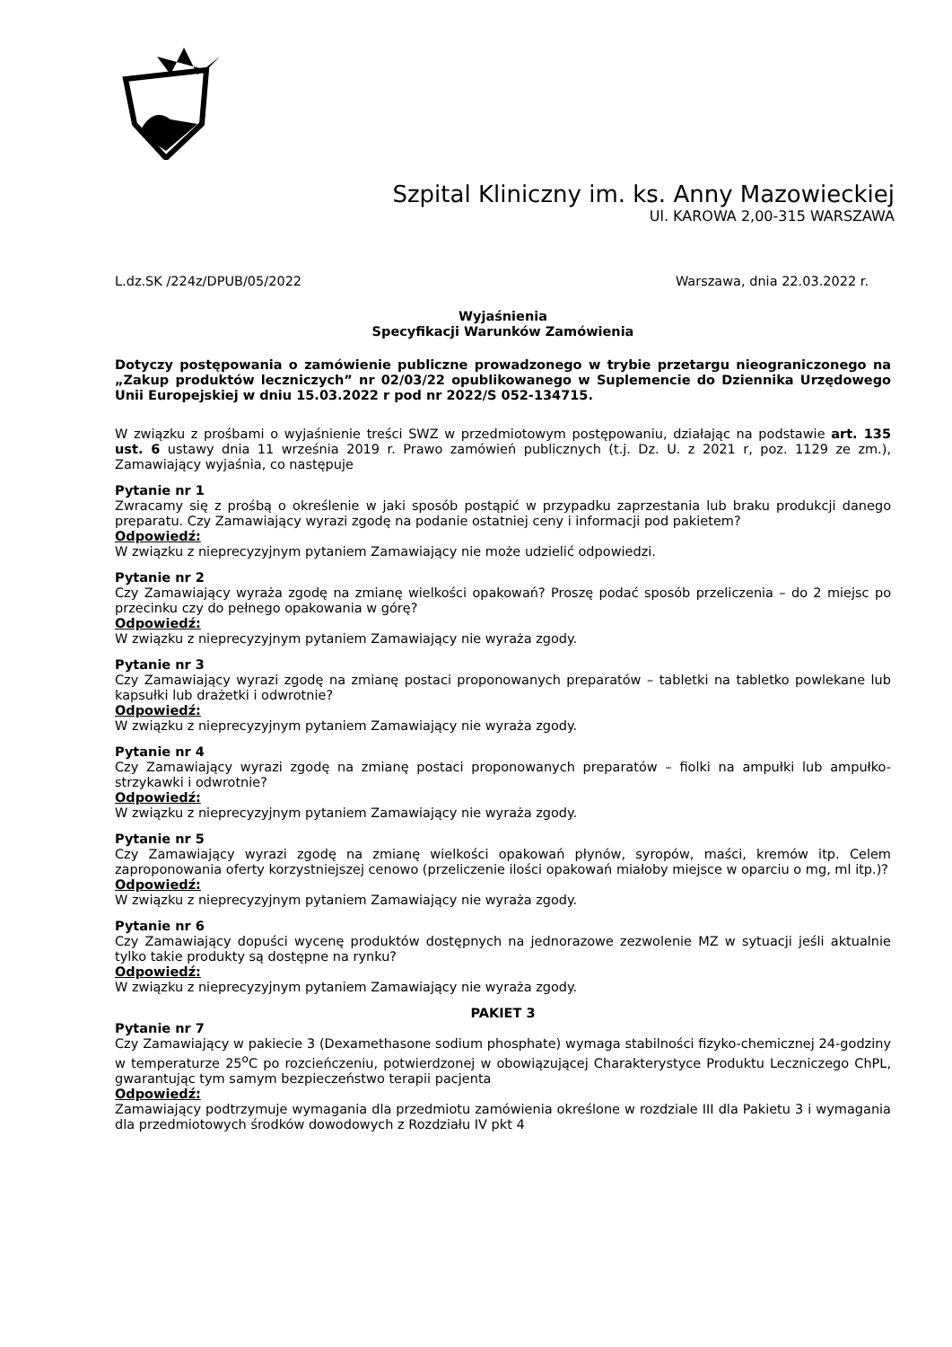Szpital Kliniczny im. ks. Anny Mazowieckiej
Ul. KAROWA 2,00-315 WARSZAWA
L.dz.SK /224z/DPUB/05/2022 Warszawa, dnia 22.03.2022 r.
Wyjaśnienia
Specyfikacji Warunków Zamówienia
Dotyczy postępowania o zamówienie publiczne prowadzonego w trybie przetargu nieograniczonego na „Zakup produktów leczniczych” nr 02/03/22 opublikowanego w Suplemencie do Dziennika Urzędowego Unii Europejskiej w dniu 15.03.2022 r pod nr 2022/S 052-134715.
W związku z prośbami o wyjaśnienie treści SWZ w przedmiotowym postępowaniu, działając na podstawie art. 135 ust. 6 ustawy dnia 11 września 2019 r. Prawo zamówień publicznych (t.j. Dz. U. z 2021 r, poz. 1129 ze zm.), Zamawiający wyjaśnia, co następuje
Pytanie nr 1
Zwracamy się z prośbą o określenie w jaki sposób postąpić w przypadku zaprzestania lub braku produkcji danego preparatu. Czy Zamawiający wyrazi zgodę na podanie ostatniej ceny i informacji pod pakietem?
Odpowiedź:
W związku z nieprecyzyjnym pytaniem Zamawiający nie może udzielić odpowiedzi.
Pytanie nr 2
Czy Zamawiający wyraża zgodę na zmianę wielkości opakowań? Proszę podać sposób przeliczenia – do 2 miejsc po przecinku czy do pełnego opakowania w górę?
Odpowiedź:
W związku z nieprecyzyjnym pytaniem Zamawiający nie wyraża zgody.
Pytanie nr 3
Czy Zamawiający wyrazi zgodę na zmianę postaci proponowanych preparatów – tabletki na tabletko powlekane lub kapsułki lub drażetki i odwrotnie?
Odpowiedź:
W związku z nieprecyzyjnym pytaniem Zamawiający nie wyraża zgody.
Pytanie nr 4
Czy Zamawiający wyrazi zgodę na zmianę postaci proponowanych preparatów – fiolki na ampułki lub ampułko-strzykawki i odwrotnie?
Odpowiedź:
W związku z nieprecyzyjnym pytaniem Zamawiający nie wyraża zgody.
Pytanie nr 5
Czy Zamawiający wyrazi zgodę na zmianę wielkości opakowań płynów, syropów, maści, kremów itp. Celem zaproponowania oferty korzystniejszej cenowo (przeliczenie ilości opakowań miałoby miejsce w oparciu o mg, ml itp.)?
Odpowiedź:
W związku z nieprecyzyjnym pytaniem Zamawiający nie wyraża zgody.
Pytanie nr 6
Czy Zamawiający dopuści wycenę produktów dostępnych na jednorazowe zezwolenie MZ w sytuacji jeśli aktualnie tylko takie produkty są dostępne na rynku?
Odpowiedź:
W związku z nieprecyzyjnym pytaniem Zamawiający nie wyraża zgody.
PAKIET 3
Pytanie nr 7
Czy Zamawiający w pakiecie 3 (Dexamethasone sodium phosphate) wymaga stabilności fizyko-chemicznej 24-godziny w temperaturze 25<sup>o</sup>C po rozcieńczeniu, potwierdzonej w obowiązującej Charakterystyce Produktu Leczniczego ChPL, gwarantując tym samym bezpieczeństwo terapii pacjenta
Odpowiedź:
Zamawiający podtrzymuje wymagania dla przedmiotu zamówienia określone w rozdziale III dla Pakietu 3 i wymagania dla przedmiotowych środków dowodowych z Rozdziału IV pkt 4